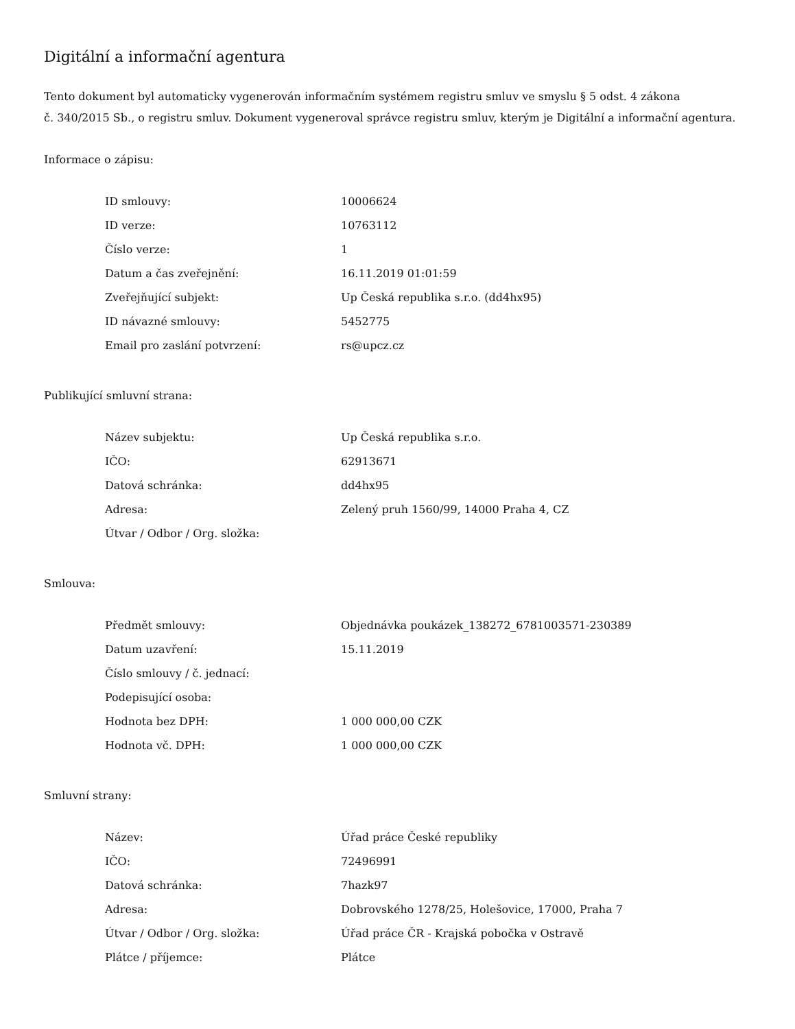Digitální a informační agentura
Tento dokument byl automaticky vygenerován informačním systémem registru smluv ve smyslu § 5 odst. 4 zákona
č. 340/2015 Sb., o registru smluv. Dokument vygeneroval správce registru smluv, kterým je Digitální a informační agentura.
Informace o zápisu:
| ID smlouvy: | 10006624 |
| ID verze: | 10763112 |
| Číslo verze: | 1 |
| Datum a čas zveřejnění: | 16.11.2019 01:01:59 |
| Zveřejňující subjekt: | Up Česká republika s.r.o. (dd4hx95) |
| ID návazné smlouvy: | 5452775 |
| Email pro zaslání potvrzení: | rs@upcz.cz |
Publikující smluvní strana:
| Název subjektu: | Up Česká republika s.r.o. |
| IČO: | 62913671 |
| Datová schránka: | dd4hx95 |
| Adresa: | Zelený pruh 1560/99, 14000 Praha 4, CZ |
| Útvar / Odbor / Org. složka: | |
Smlouva:
| Předmět smlouvy: | Objednávka poukázek_138272_6781003571-230389 |
| Datum uzavření: | 15.11.2019 |
| Číslo smlouvy / č. jednací: | |
| Podepisující osoba: | |
| Hodnota bez DPH: | 1 000 000,00 CZK |
| Hodnota vč. DPH: | 1 000 000,00 CZK |
Smluvní strany:
| Název: | Úřad práce České republiky |
| IČO: | 72496991 |
| Datová schránka: | 7hazk97 |
| Adresa: | Dobrovského 1278/25, Holešovice, 17000, Praha 7 |
| Útvar / Odbor / Org. složka: | Úřad práce ČR - Krajská pobočka v Ostravě |
| Plátce / příjemce: | Plátce |